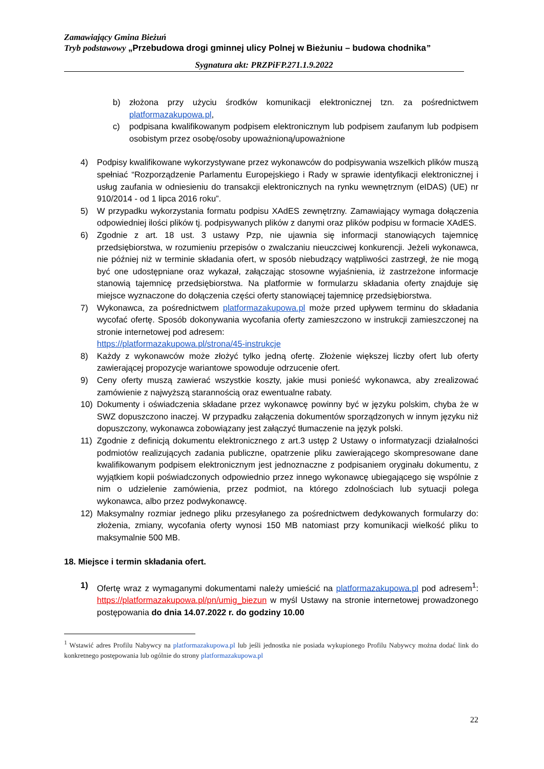Zamawiający Gmina Bieżuń
Tryb podstawowy „Przebudowa drogi gminnej ulicy Polnej w Bieżuniu – budowa chodnika”
Sygnatura akt: PRZPiFP.271.1.9.2022
b) złożona przy użyciu środków komunikacji elektronicznej tzn. za pośrednictwem platformazakupowa.pl,
c) podpisana kwalifikowanym podpisem elektronicznym lub podpisem zaufanym lub podpisem osobistym przez osobę/osoby upoważnioną/upoważnione
4) Podpisy kwalifikowane wykorzystywane przez wykonawców do podpisywania wszelkich plików muszą spełniać “Rozporządzenie Parlamentu Europejskiego i Rady w sprawie identyfikacji elektronicznej i usług zaufania w odniesieniu do transakcji elektronicznych na rynku wewnętrznym (eIDAS) (UE) nr 910/2014 - od 1 lipca 2016 roku”.
5) W przypadku wykorzystania formatu podpisu XAdES zewnętrzny. Zamawiający wymaga dołączenia odpowiedniej ilości plików tj. podpisywanych plików z danymi oraz plików podpisu w formacie XAdES.
6) Zgodnie z art. 18 ust. 3 ustawy Pzp, nie ujawnia się informacji stanowiących tajemnicę przedsiębiorstwa, w rozumieniu przepisów o zwalczaniu nieuczciwej konkurencji. Jeżeli wykonawca, nie później niż w terminie składania ofert, w sposób niebudzący wątpliwości zastrzegł, że nie mogą być one udostępniane oraz wykazał, załączając stosowne wyjaśnienia, iż zastrzeżone informacje stanowią tajemnicę przedsiębiorstwa. Na platformie w formularzu składania oferty znajduje się miejsce wyznaczone do dołączenia części oferty stanowiącej tajemnicę przedsiębiorstwa.
7) Wykonawca, za pośrednictwem platformazakupowa.pl może przed upływem terminu do składania wycofać ofertę. Sposób dokonywania wycofania oferty zamieszczono w instrukcji zamieszczonej na stronie internetowej pod adresem:
https://platformazakupowa.pl/strona/45-instrukcje
8) Każdy z wykonawców może złożyć tylko jedną ofertę. Złożenie większej liczby ofert lub oferty zawierającej propozycje wariantowe spowoduje odrzucenie ofert.
9) Ceny oferty muszą zawierać wszystkie koszty, jakie musi ponieść wykonawca, aby zrealizować zamówienie z najwyższą starannością oraz ewentualne rabaty.
10) Dokumenty i oświadczenia składane przez wykonawcę powinny być w języku polskim, chyba że w SWZ dopuszczono inaczej. W przypadku załączenia dokumentów sporządzonych w innym języku niż dopuszczony, wykonawca zobowiązany jest załączyć tłumaczenie na język polski.
11) Zgodnie z definicją dokumentu elektronicznego z art.3 ustęp 2 Ustawy o informatyzacji działalności podmiotów realizujących zadania publiczne, opatrzenie pliku zawierającego skompresowane dane kwalifikowanym podpisem elektronicznym jest jednoznaczne z podpisaniem oryginału dokumentu, z wyjątkiem kopii poświadczonych odpowiednio przez innego wykonawcę ubiegającego się wspólnie z nim o udzielenie zamówienia, przez podmiot, na którego zdolnościach lub sytuacji polega wykonawca, albo przez podwykonawcę.
12) Maksymalny rozmiar jednego pliku przesyłanego za pośrednictwem dedykowanych formularzy do: złożenia, zmiany, wycofania oferty wynosi 150 MB natomiast przy komunikacji wielkość pliku to maksymalnie 500 MB.
18. Miejsce i termin składania ofert.
1) Ofertę wraz z wymaganymi dokumentami należy umieścić na platformazakupowa.pl pod adresem<sup>1</sup>: https://platformazakupowa.pl/pn/umig_biezun w myśl Ustawy na stronie internetowej prowadzonego postępowania do dnia 14.07.2022 r. do godziny 10.00
<sup>1</sup> Wstawić adres Profilu Nabywcy na platformazakupowa.pl lub jeśli jednostka nie posiada wykupionego Profilu Nabywcy można dodać link do konkretnego postępowania lub ogólnie do strony platformazakupowa.pl
22